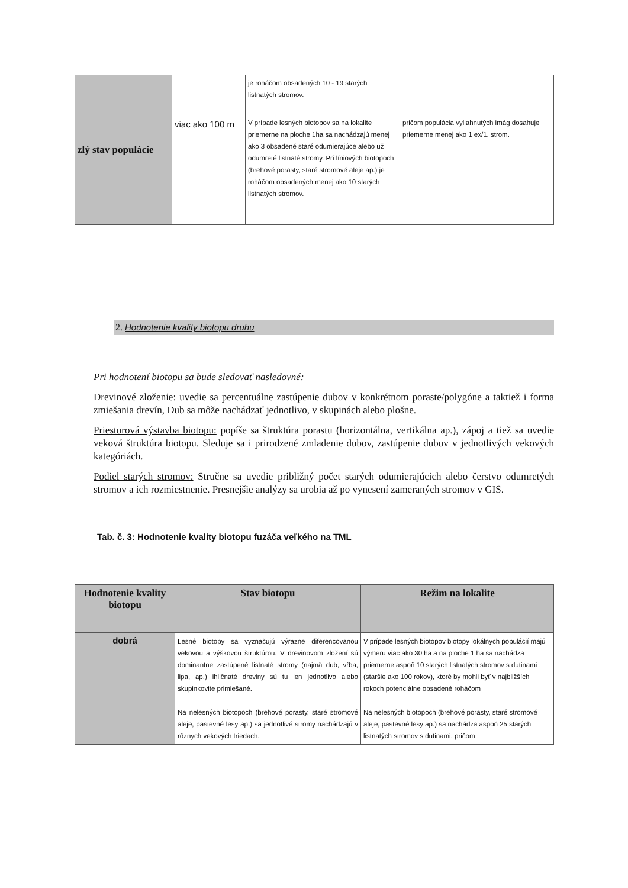| zlý stav populácie | | je roháčom obsadených 10 - 19 starých listnatých stromov. | |
| | viac ako 100 m | V prípade lesných biotopov sa na lokalite priemerne na ploche 1ha sa nachádzajú menej ako 3 obsadené staré odumierajúce alebo už odumreté listnaté stromy. Pri líniových biotopoch (brehové porasty, staré stromové aleje ap.) je roháčom obsadených menej ako 10 starých listnatých stromov. | pričom populácia vyliahnutých imág dosahuje priemerne menej ako 1 ex/1. strom. |
2. Hodnotenie kvality biotopu druhu
Pri hodnotení biotopu sa bude sledovať nasledovné:
Drevinové zloženie: uvedie sa percentuálne zastúpenie dubov v konkrétnom poraste/polygóne a taktiež i forma zmiešania drevín, Dub sa môže nachádzať jednotlivo, v skupinách alebo plošne.
Priestorová výstavba biotopu: popíše sa štruktúra porastu (horizontálna, vertikálna ap.), zápoj a tiež sa uvedie veková štruktúra biotopu. Sleduje sa i prirodzené zmladenie dubov, zastúpenie dubov v jednotlivých vekových kategóriách.
Podiel starých stromov: Stručne sa uvedie približný počet starých odumierajúcich alebo čerstvo odumretých stromov a ich rozmiestnenie. Presnejšie analýzy sa urobia až po vynesení zameraných stromov v GIS.
Tab. č. 3: Hodnotenie kvality biotopu fuzáča veľkého na TML
| Hodnotenie kvality biotopu | Stav biotopu | Režim na lokalite |
| --- | --- | --- |
| dobrá | Lesné biotopy sa vyznačujú výrazne diferencovanou vekovou a výškovou štruktúrou. V drevinovom zložení sú dominantne zastúpené listnaté stromy (najmä dub, vŕba, lipa, ap.) ihličnaté dreviny sú tu len jednotlivo alebo skupinkovite primiešané. Na nelesných biotopoch (brehové porasty, staré stromové aleje, pastevné lesy ap.) sa jednotlivé stromy nachádzajú v rôznych vekových triedach. | V prípade lesných biotopov biotopy lokálnych populácií majú výmeru viac ako 30 ha a na ploche 1 ha sa nachádza priemerne aspoň 10 starých listnatých stromov s dutinami (staršie ako 100 rokov), ktoré by mohli byť v najbližších rokoch potenciálne obsadené roháčom Na nelesných biotopoch (brehové porasty, staré stromové aleje, pastevné lesy ap.) sa nachádza aspoň 25 starých listnatých stromov s dutinami, pričom |